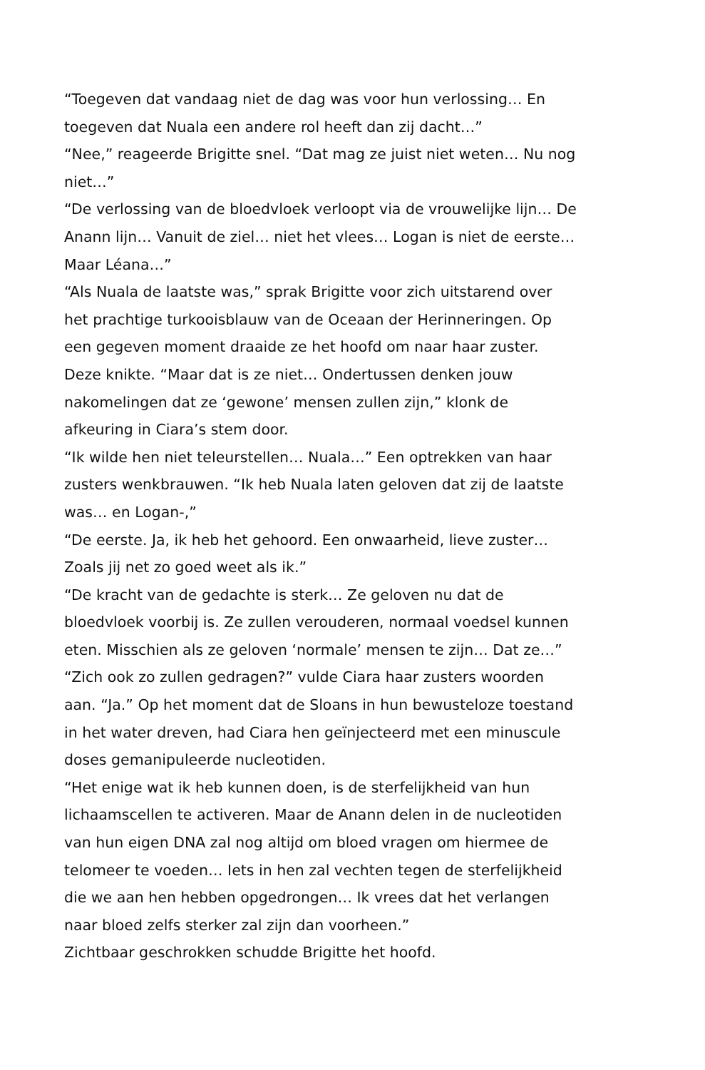“Toegeven dat vandaag niet de dag was voor hun verlossing… En toegeven dat Nuala een andere rol heeft dan zij dacht…”
“Nee,” reageerde Brigitte snel. “Dat mag ze juist niet weten… Nu nog niet…”
“De verlossing van de bloedvloek verloopt via de vrouwelijke lijn… De Anann lijn… Vanuit de ziel… niet het vlees… Logan is niet de eerste… Maar Léana…”
“Als Nuala de laatste was,” sprak Brigitte voor zich uitstarend over het prachtige turkooisblauw van de Oceaan der Herinneringen. Op een gegeven moment draaide ze het hoofd om naar haar zuster. Deze knikte. “Maar dat is ze niet… Ondertussen denken jouw nakomelingen dat ze ‘gewone’ mensen zullen zijn,” klonk de afkeuring in Ciara’s stem door.
“Ik wilde hen niet teleurstellen… Nuala…” Een optrekken van haar zusters wenkbrauwen. “Ik heb Nuala laten geloven dat zij de laatste was… en Logan-,”
“De eerste. Ja, ik heb het gehoord. Een onwaarheid, lieve zuster… Zoals jij net zo goed weet als ik.”
“De kracht van de gedachte is sterk… Ze geloven nu dat de bloedvloek voorbij is. Ze zullen verouderen, normaal voedsel kunnen eten. Misschien als ze geloven ‘normale’ mensen te zijn… Dat ze…”
“Zich ook zo zullen gedragen?” vulde Ciara haar zusters woorden aan. “Ja.” Op het moment dat de Sloans in hun bewusteloze toestand in het water dreven, had Ciara hen geïnjecteerd met een minuscule doses gemanipuleerde nucleotiden.
“Het enige wat ik heb kunnen doen, is de sterfelijkheid van hun lichaamscellen te activeren. Maar de Anann delen in de nucleotiden van hun eigen DNA zal nog altijd om bloed vragen om hiermee de telomeer te voeden… Iets in hen zal vechten tegen de sterfelijkheid die we aan hen hebben opgedrongen… Ik vrees dat het verlangen naar bloed zelfs sterker zal zijn dan voorheen.”
Zichtbaar geschrokken schudde Brigitte het hoofd.